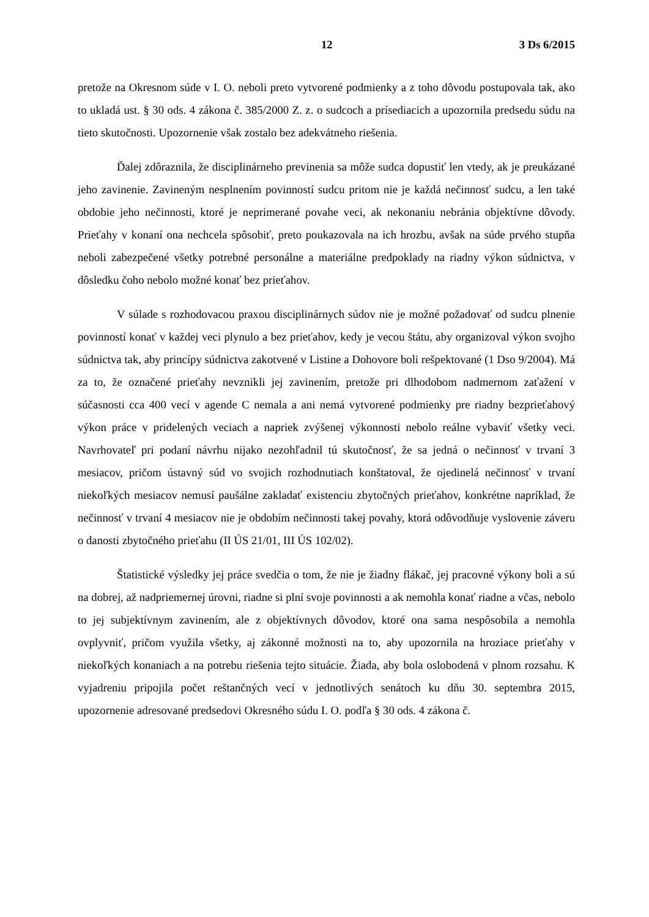12 3 Ds 6/2015
pretože na Okresnom súde v I. O. neboli preto vytvorené podmienky a z toho dôvodu postupovala tak, ako to ukladá ust. § 30 ods. 4 zákona č. 385/2000 Z. z. o sudcoch a prísediacich a upozornila predsedu súdu na tieto skutočnosti. Upozornenie však zostalo bez adekvátneho riešenia.
Ďalej zdôraznila, že disciplinárneho previnenia sa môže sudca dopustiť len vtedy, ak je preukázané jeho zavinenie. Zavineným nesplnením povinností sudcu pritom nie je každá nečinnosť sudcu, a len také obdobie jeho nečinnosti, ktoré je neprimerané povahe veci, ak nekonaniu nebránia objektívne dôvody. Prieťahy v konaní ona nechcela spôsobiť, preto poukazovala na ich hrozbu, avšak na súde prvého stupňa neboli zabezpečené všetky potrebné personálne a materiálne predpoklady na riadny výkon súdnictva, v dôsledku čoho nebolo možné konať bez prieťahov.
V súlade s rozhodovacou praxou disciplinárnych súdov nie je možné požadovať od sudcu plnenie povinností konať v každej veci plynulo a bez prieťahov, kedy je vecou štátu, aby organizoval výkon svojho súdnictva tak, aby princípy súdnictva zakotvené v Listine a Dohovore boli rešpektované (1 Dso 9/2004). Má za to, že označené prieťahy nevznikli jej zavinením, pretože pri dlhodobom nadmernom zaťažení v súčasnosti cca 400 vecí v agende C nemala a ani nemá vytvorené podmienky pre riadny bezprieťahový výkon práce v pridelených veciach a napriek zvýšenej výkonnosti nebolo reálne vybaviť všetky veci. Navrhovateľ pri podaní návrhu nijako nezohľadnil tú skutočnosť, že sa jedná o nečinnosť v trvaní 3 mesiacov, pričom ústavný súd vo svojich rozhodnutiach konštatoval, že ojedinelá nečinnosť v trvaní niekoľkých mesiacov nemusí paušálne zakladať existenciu zbytočných prieťahov, konkrétne napríklad, že nečinnosť v trvaní 4 mesiacov nie je obdobím nečinnosti takej povahy, ktorá odôvodňuje vyslovenie záveru o danosti zbytočného prieťahu (II ÚS 21/01, III ÚS 102/02).
Štatistické výsledky jej práce svedčia o tom, že nie je žiadny flákač, jej pracovné výkony boli a sú na dobrej, až nadpriemernej úrovni, riadne si plní svoje povinnosti a ak nemohla konať riadne a včas, nebolo to jej subjektívnym zavinením, ale z objektívnych dôvodov, ktoré ona sama nespôsobila a nemohla ovplyvniť, pričom využila všetky, aj zákonné možnosti na to, aby upozornila na hroziace prieťahy v niekoľkých konaniach a na potrebu riešenia tejto situácie. Žiada, aby bola oslobodená v plnom rozsahu. K vyjadreniu pripojila počet reštančných vecí v jednotlivých senátoch ku dňu 30. septembra 2015, upozornenie adresované predsedovi Okresného súdu I. O. podľa § 30 ods. 4 zákona č.